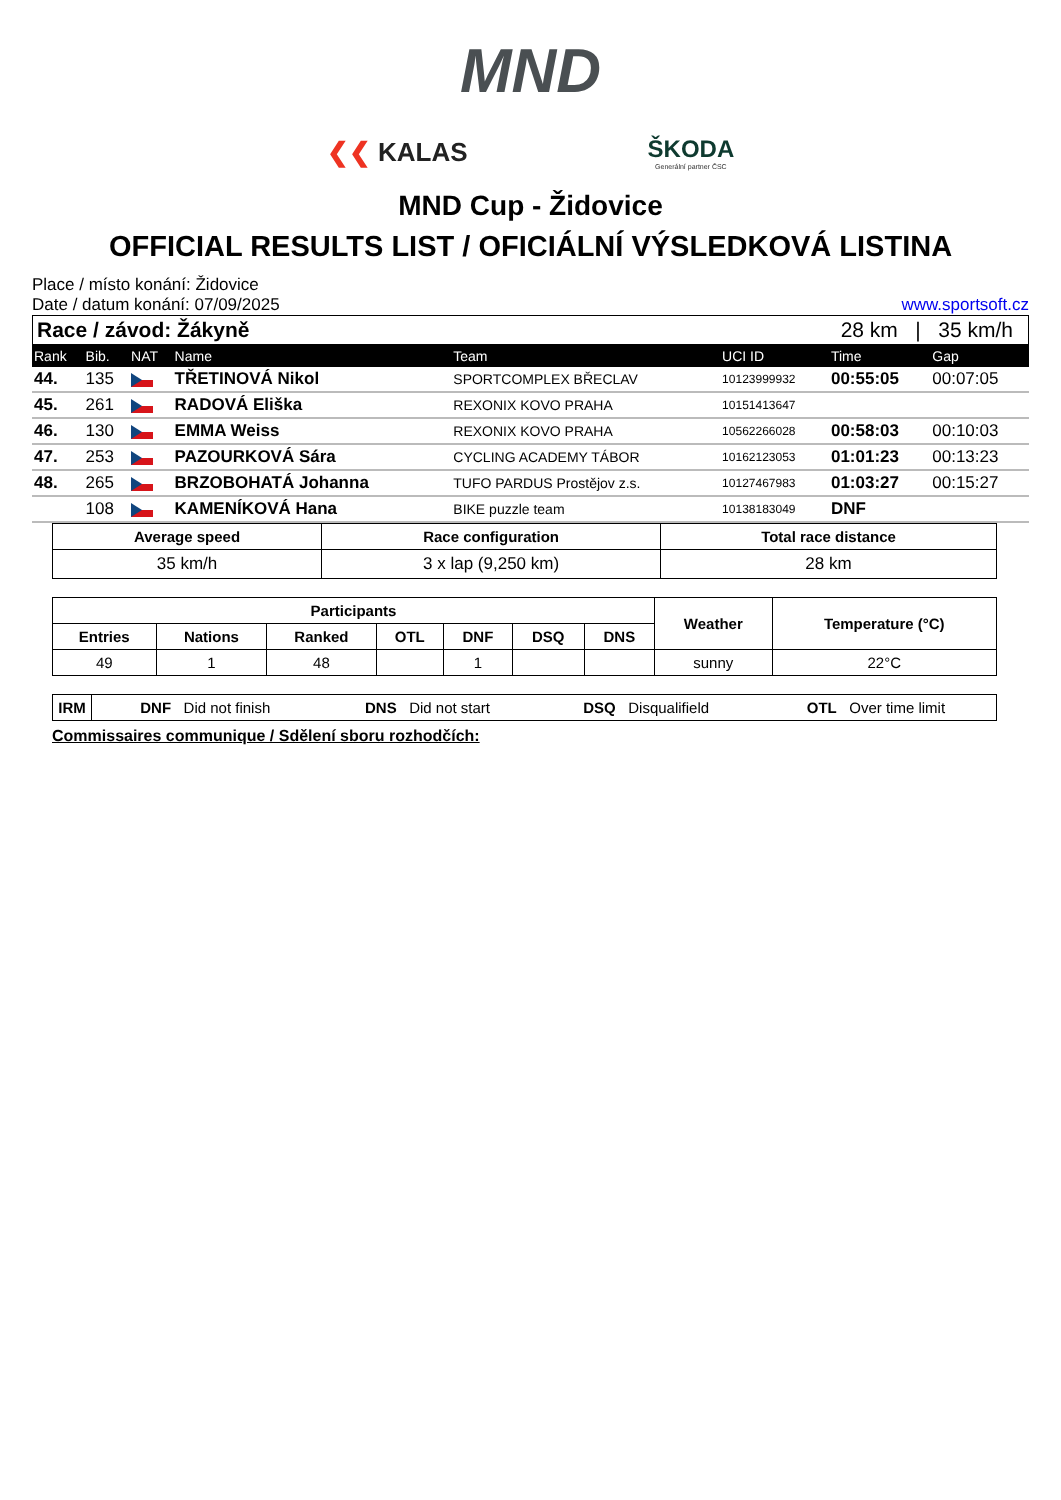MND
❮❮ KALAS ŠKODA
Generální partner ČSC
MND Cup - Židovice
OFFICIAL RESULTS LIST / OFICIÁLNÍ VÝSLEDKOVÁ LISTINA
Place / místo konání: Židovice
Date / datum konání: 07/09/2025
www.sportsoft.cz
Race / závod: Žákyně 28 km | 35 km/h
| Rank | Bib. | NAT | Name | Team | UCI ID | Time | Gap |
| --- | --- | --- | --- | --- | --- | --- | --- |
| 44. | 135 | | TŘETINOVÁ Nikol | SPORTCOMPLEX BŘECLAV | 10123999932 | 00:55:05 | 00:07:05 |
| 45. | 261 | | RADOVÁ Eliška | REXONIX KOVO PRAHA | 10151413647 | | |
| 46. | 130 | | EMMA Weiss | REXONIX KOVO PRAHA | 10562266028 | 00:58:03 | 00:10:03 |
| 47. | 253 | | PAZOURKOVÁ Sára | CYCLING ACADEMY TÁBOR | 10162123053 | 01:01:23 | 00:13:23 |
| 48. | 265 | | BRZOBOHATÁ Johanna | TUFO PARDUS Prostějov z.s. | 10127467983 | 01:03:27 | 00:15:27 |
| | 108 | | KAMENÍKOVÁ Hana | BIKE puzzle team | 10138183049 | DNF | |
| Average speed | Race configuration | Total race distance |
| --- | --- | --- |
| 35 km/h | 3 x lap (9,250 km) | 28 km |
| Participants | | | | | | | Weather | Temperature (°C) |
| --- | --- | --- | --- | --- | --- | --- | --- | --- |
| Entries | Nations | Ranked | OTL | DNF | DSQ | DNS | | |
| 49 | 1 | 48 | | 1 | | | sunny | 22°C |
| IRM | DNF Did not finish | DNS Did not start | DSQ Disqualifield | OTL Over time limit |
Commissaires communique / Sdělení sboru rozhodčích: